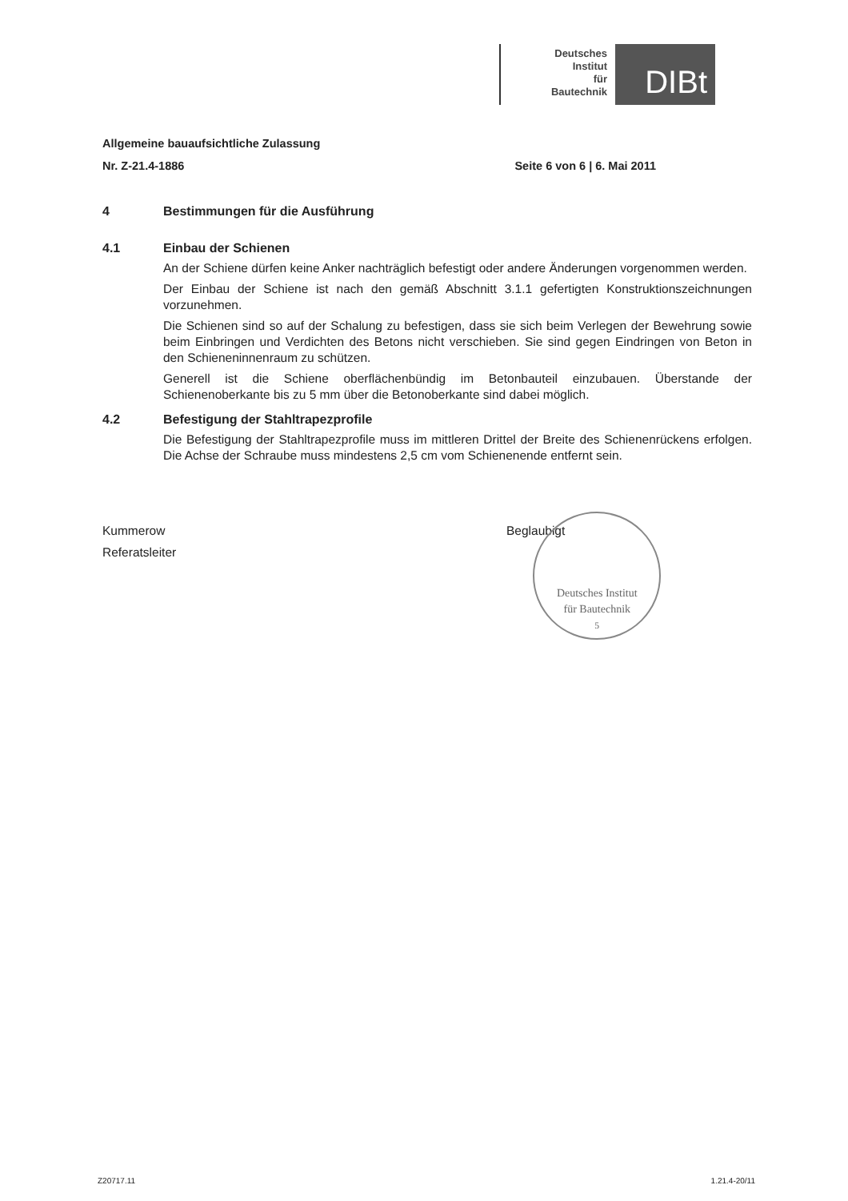Deutsches
Institut
für
Bautechnik
DIBt
Allgemeine bauaufsichtliche Zulassung
Nr. Z-21.4-1886 Seite 6 von 6 | 6. Mai 2011
4 Bestimmungen für die Ausführung
4.1 Einbau der Schienen
An der Schiene dürfen keine Anker nachträglich befestigt oder andere Änderungen vorgenommen werden.
Der Einbau der Schiene ist nach den gemäß Abschnitt 3.1.1 gefertigten Konstruktionszeichnungen vorzunehmen.
Die Schienen sind so auf der Schalung zu befestigen, dass sie sich beim Verlegen der Bewehrung sowie beim Einbringen und Verdichten des Betons nicht verschieben. Sie sind gegen Eindringen von Beton in den Schieneninnenraum zu schützen.
Generell ist die Schiene oberflächenbündig im Betonbauteil einzubauen. Überstande der Schienenoberkante bis zu 5 mm über die Betonoberkante sind dabei möglich.
4.2 Befestigung der Stahltrapezprofile
Die Befestigung der Stahltrapezprofile muss im mittleren Drittel der Breite des Schienenrückens erfolgen. Die Achse der Schraube muss mindestens 2,5 cm vom Schienenende entfernt sein.
Kummerow
Referatsleiter
Beglaubigt
Deutsches Institut
für Bautechnik
5
Z20717.11 1.21.4-20/11